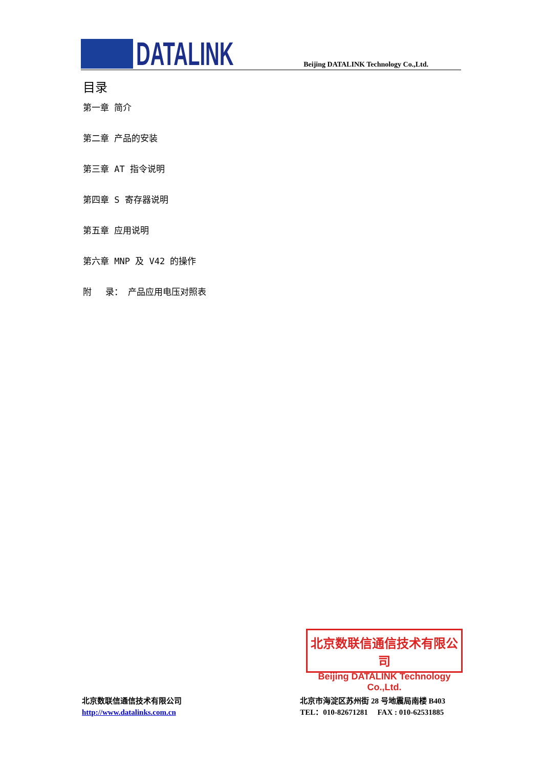DATALINK
Beijing DATALINK Technology Co.,Ltd.
目录
第一章 简介
第二章 产品的安装
第三章 AT 指令说明
第四章 S 寄存器说明
第五章 应用说明
第六章 MNP 及 V42 的操作
附　 录： 产品应用电压对照表
北京数联信通信技术有限公司
Beijing DATALINK Technology Co.,Ltd.
北京数联信通信技术有限公司
http://www.datalinks.com.cn
北京市海淀区苏州街 28 号地震局南楼 B403
TEL：010-82671281　 FAX : 010-62531885